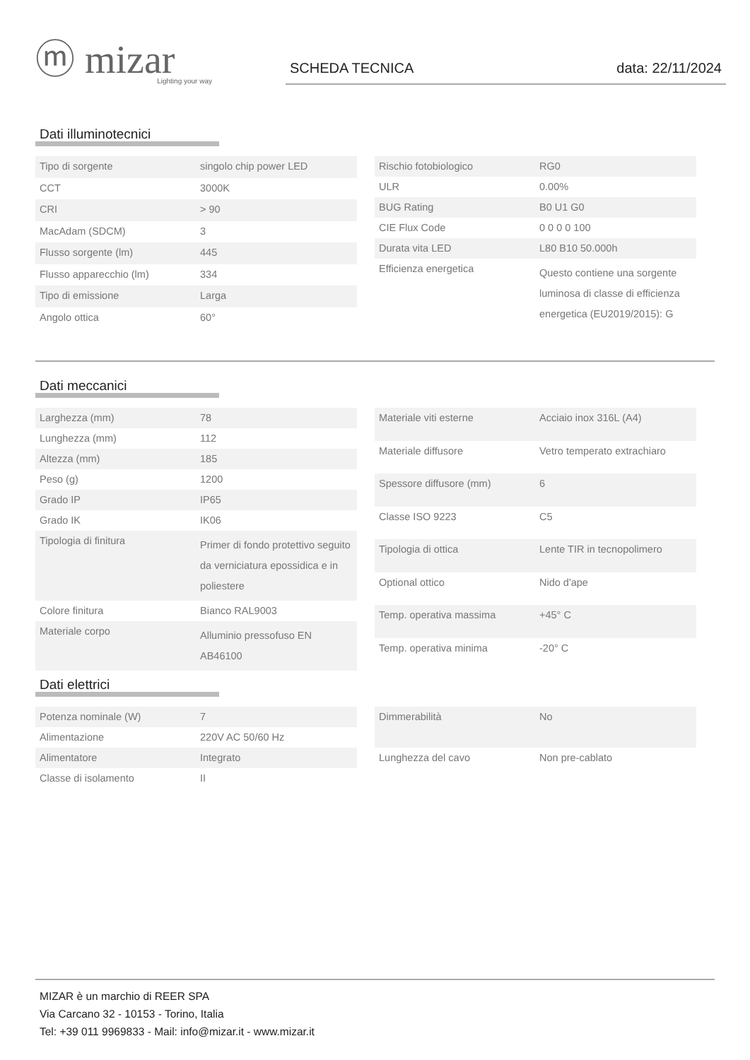ⓜ mizar
Lighting your way
SCHEDA TECNICA data: 22/11/2024
Dati illuminotecnici
| Tipo di sorgente | singolo chip power LED |
| CCT | 3000K |
| CRI | > 90 |
| MacAdam (SDCM) | 3 |
| Flusso sorgente (lm) | 445 |
| Flusso apparecchio (lm) | 334 |
| Tipo di emissione | Larga |
| Angolo ottica | 60° |
| Rischio fotobiologico | RG0 |
| ULR | 0.00% |
| BUG Rating | B0 U1 G0 |
| CIE Flux Code | 0 0 0 0 100 |
| Durata vita LED | L80 B10 50.000h |
| Efficienza energetica | Questo contiene una sorgente luminosa di classe di efficienza energetica (EU2019/2015): G |
Dati meccanici
| Larghezza (mm) | 78 |
| Lunghezza (mm) | 112 |
| Altezza (mm) | 185 |
| Peso (g) | 1200 |
| Grado IP | IP65 |
| Grado IK | IK06 |
| Tipologia di finitura | Primer di fondo protettivo seguito da verniciatura epossidica e in poliestere |
| Colore finitura | Bianco RAL9003 |
| Materiale corpo | Alluminio pressofuso EN AB46100 |
| Materiale viti esterne | Acciaio inox 316L (A4) |
| Materiale diffusore | Vetro temperato extrachiaro |
| Spessore diffusore (mm) | 6 |
| Classe ISO 9223 | C5 |
| Tipologia di ottica | Lente TIR in tecnopolimero |
| Optional ottico | Nido d'ape |
| Temp. operativa massima | +45° C |
| Temp. operativa minima | -20° C |
Dati elettrici
| Potenza nominale (W) | 7 |
| Alimentazione | 220V AC 50/60 Hz |
| Alimentatore | Integrato |
| Classe di isolamento | II |
| Dimmerabilità | No |
| Lunghezza del cavo | Non pre-cablato |
MIZAR è un marchio di REER SPA
Via Carcano 32 - 10153 - Torino, Italia
Tel: +39 011 9969833 - Mail: info@mizar.it - www.mizar.it